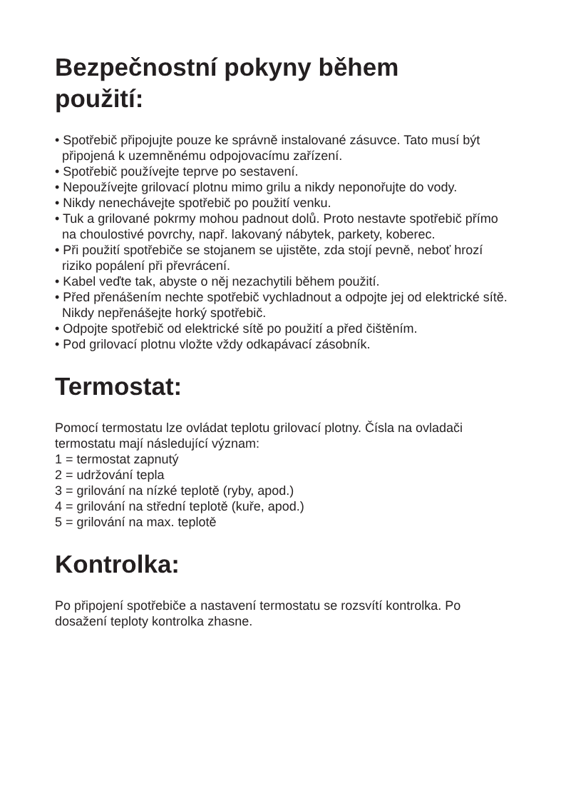Bezpečnostní pokyny během
použití:
• Spotřebič připojujte pouze ke správně instalované zásuvce. Tato musí být připojená k uzemněnému odpojovacímu zařízení.
• Spotřebič používejte teprve po sestavení.
• Nepoužívejte grilovací plotnu mimo grilu a nikdy neponořujte do vody.
• Nikdy nenechávejte spotřebič po použití venku.
• Tuk a grilované pokrmy mohou padnout dolů. Proto nestavte spotřebič přímo na choulostivé povrchy, např. lakovaný nábytek, parkety, koberec.
• Při použití spotřebiče se stojanem se ujistěte, zda stojí pevně, neboť hrozí riziko popálení při převrácení.
• Kabel veďte tak, abyste o něj nezachytili během použití.
• Před přenášením nechte spotřebič vychladnout a odpojte jej od elektrické sítě. Nikdy nepřenášejte horký spotřebič.
• Odpojte spotřebič od elektrické sítě po použití a před čištěním.
• Pod grilovací plotnu vložte vždy odkapávací zásobník.
Termostat:
Pomocí termostatu lze ovládat teplotu grilovací plotny. Čísla na ovladači termostatu mají následující význam:
1 = termostat zapnutý
2 = udržování tepla
3 = grilování na nízké teplotě (ryby, apod.)
4 = grilování na střední teplotě (kuře, apod.)
5 = grilování na max. teplotě
Kontrolka:
Po připojení spotřebiče a nastavení termostatu se rozsvítí kontrolka. Po dosažení teploty kontrolka zhasne.